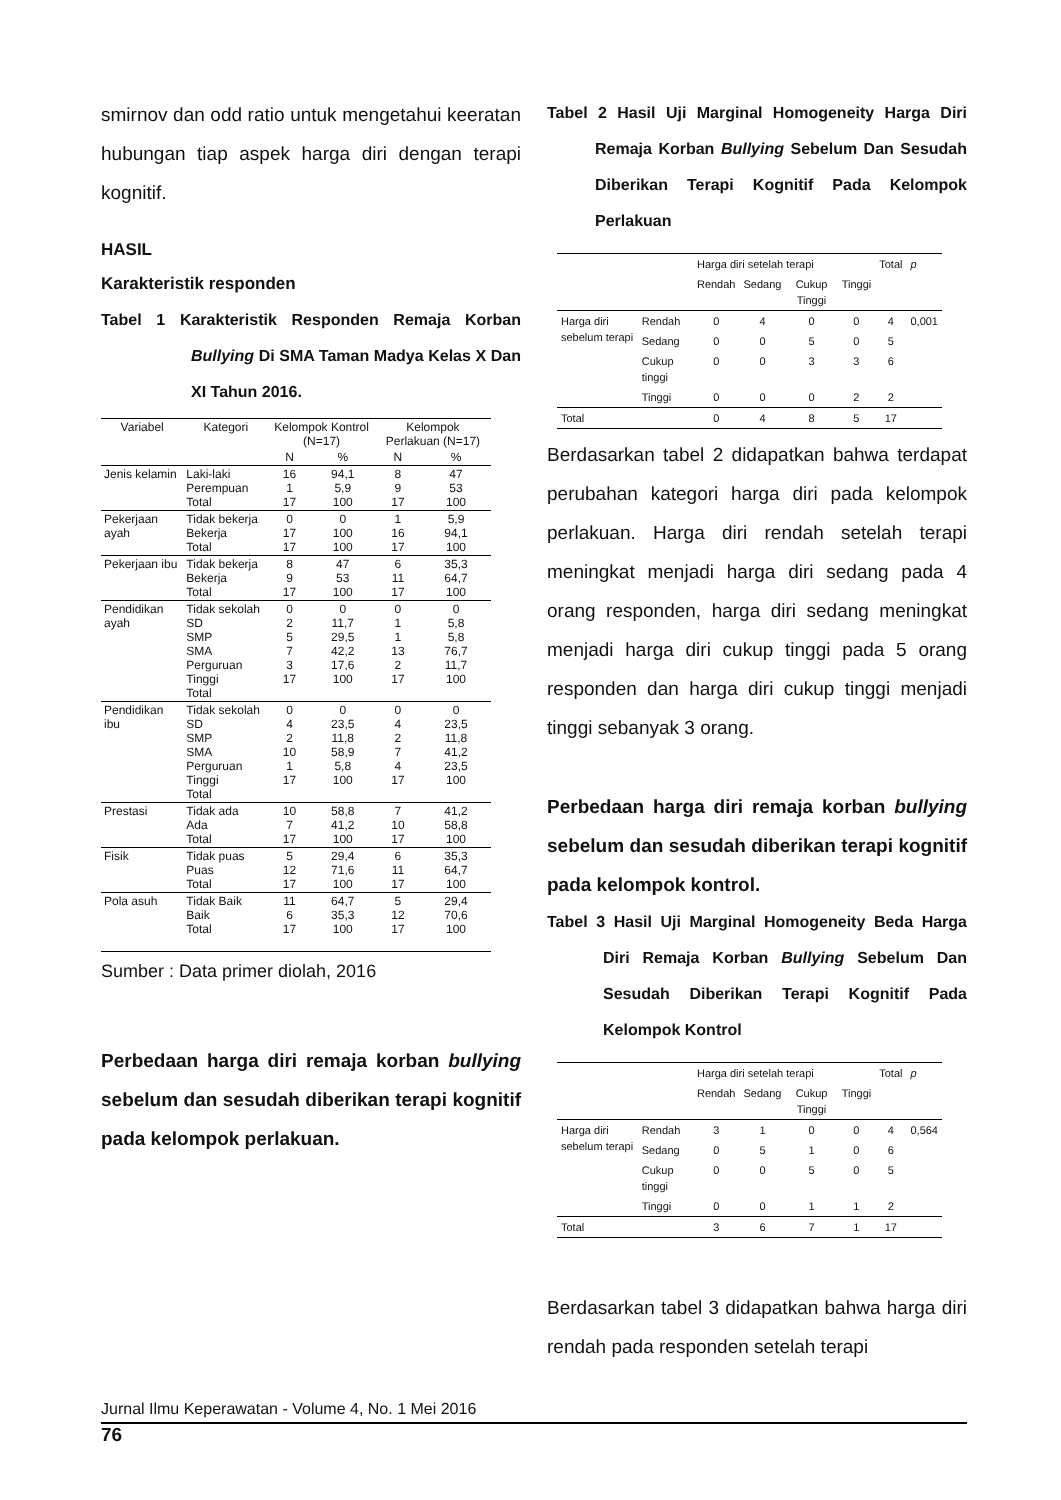smirnov dan odd ratio untuk mengetahui keeratan hubungan tiap aspek harga diri dengan terapi kognitif.
HASIL
Karakteristik responden
Tabel 1 Karakteristik Responden Remaja Korban Bullying Di SMA Taman Madya Kelas X Dan XI Tahun 2016.
| Variabel | Kategori | Kelompok Kontrol (N=17) | | Kelompok Perlakuan (N=17) | |
| --- | --- | --- | --- | --- | --- |
| | | N | % | N | % |
| Jenis kelamin | Laki-laki Perempuan Total | 16 1 17 | 94,1 5,9 100 | 8 9 17 | 47 53 100 |
| Pekerjaan ayah | Tidak bekerja Bekerja Total | 0 17 17 | 0 100 100 | 1 16 17 | 5,9 94,1 100 |
| Pekerjaan ibu | Tidak bekerja Bekerja Total | 8 9 17 | 47 53 100 | 6 11 17 | 35,3 64,7 100 |
| Pendidikan ayah | Tidak sekolah SD SMP SMA Perguruan Tinggi Total | 0 2 5 7 3 17 | 0 11,7 29,5 42,2 17,6 100 | 0 1 1 13 2 17 | 0 5,8 5,8 76,7 11,7 100 |
| Pendidikan ibu | Tidak sekolah SD SMP SMA Perguruan Tinggi Total | 0 4 2 10 1 17 | 0 23,5 11,8 58,9 5,8 100 | 0 4 2 7 4 17 | 0 23,5 11,8 41,2 23,5 100 |
| Prestasi | Tidak ada Ada Total | 10 7 17 | 58,8 41,2 100 | 7 10 17 | 41,2 58,8 100 |
| Fisik | Tidak puas Puas Total | 5 12 17 | 29,4 71,6 100 | 6 11 17 | 35,3 64,7 100 |
| Pola asuh | Tidak Baik Baik Total | 11 6 17 | 64,7 35,3 100 | 5 12 17 | 29,4 70,6 100 |
Sumber : Data primer diolah, 2016
Perbedaan harga diri remaja korban bullying sebelum dan sesudah diberikan terapi kognitif pada kelompok perlakuan.
Tabel 2 Hasil Uji Marginal Homogeneity Harga Diri Remaja Korban Bullying Sebelum Dan Sesudah Diberikan Terapi Kognitif Pada Kelompok Perlakuan
| | | Harga diri setelah terapi | | | | Total | p |
| | | Rendah | Sedang | Cukup Tinggi | Tinggi | | |
| Harga diri sebelum terapi | Rendah | 0 | 4 | 0 | 0 | 4 | 0,001 |
| | Sedang | 0 | 0 | 5 | 0 | 5 | |
| | Cukup tinggi | 0 | 0 | 3 | 3 | 6 | |
| | Tinggi | 0 | 0 | 0 | 2 | 2 | |
| Total | | 0 | 4 | 8 | 5 | 17 | |
Berdasarkan tabel 2 didapatkan bahwa terdapat perubahan kategori harga diri pada kelompok perlakuan. Harga diri rendah setelah terapi meningkat menjadi harga diri sedang pada 4 orang responden, harga diri sedang meningkat menjadi harga diri cukup tinggi pada 5 orang responden dan harga diri cukup tinggi menjadi tinggi sebanyak 3 orang.
Perbedaan harga diri remaja korban bullying sebelum dan sesudah diberikan terapi kognitif pada kelompok kontrol.
Tabel 3 Hasil Uji Marginal Homogeneity Beda Harga Diri Remaja Korban Bullying Sebelum Dan Sesudah Diberikan Terapi Kognitif Pada Kelompok Kontrol
| | | Harga diri setelah terapi | | | | Total | p |
| | | Rendah | Sedang | Cukup Tinggi | Tinggi | | |
| Harga diri sebelum terapi | Rendah | 3 | 1 | 0 | 0 | 4 | 0,564 |
| | Sedang | 0 | 5 | 1 | 0 | 6 | |
| | Cukup tinggi | 0 | 0 | 5 | 0 | 5 | |
| | Tinggi | 0 | 0 | 1 | 1 | 2 | |
| Total | | 3 | 6 | 7 | 1 | 17 | |
Berdasarkan tabel 3 didapatkan bahwa harga diri rendah pada responden setelah terapi
Jurnal Ilmu Keperawatan - Volume 4, No. 1 Mei 2016
76